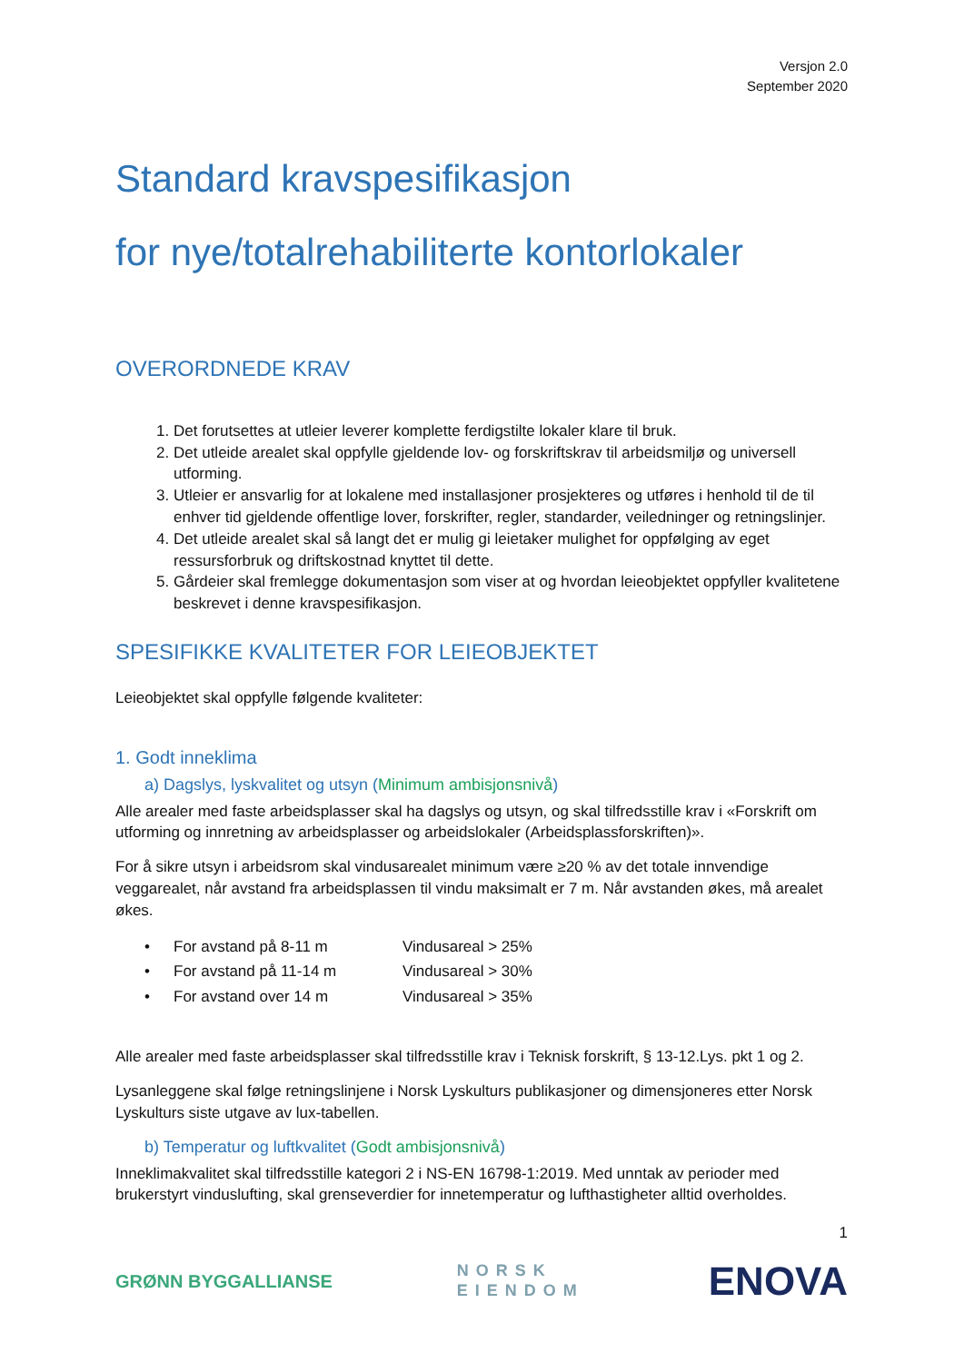Versjon 2.0
September 2020
Standard kravspesifikasjon
for nye/totalrehabiliterte kontorlokaler
OVERORDNEDE KRAV
1. Det forutsettes at utleier leverer komplette ferdigstilte lokaler klare til bruk.
2. Det utleide arealet skal oppfylle gjeldende lov- og forskriftskrav til arbeidsmiljø og universell utforming.
3. Utleier er ansvarlig for at lokalene med installasjoner prosjekteres og utføres i henhold til de til enhver tid gjeldende offentlige lover, forskrifter, regler, standarder, veiledninger og retningslinjer.
4. Det utleide arealet skal så langt det er mulig gi leietaker mulighet for oppfølging av eget ressursforbruk og driftskostnad knyttet til dette.
5. Gårdeier skal fremlegge dokumentasjon som viser at og hvordan leieobjektet oppfyller kvalitetene beskrevet i denne kravspesifikasjon.
SPESIFIKKE KVALITETER FOR LEIEOBJEKTET
Leieobjektet skal oppfylle følgende kvaliteter:
1. Godt inneklima
a) Dagslys, lyskvalitet og utsyn (Minimum ambisjonsnivå)
Alle arealer med faste arbeidsplasser skal ha dagslys og utsyn, og skal tilfredsstille krav i «Forskrift om utforming og innretning av arbeidsplasser og arbeidslokaler (Arbeidsplassforskriften)».
For å sikre utsyn i arbeidsrom skal vindusarealet minimum være ≥20 % av det totale innvendige veggarealet, når avstand fra arbeidsplassen til vindu maksimalt er 7 m. Når avstanden økes, må arealet økes.
| • | For avstand på 8-11 m | Vindusareal > 25% |
| • | For avstand på 11-14 m | Vindusareal > 30% |
| • | For avstand over 14 m | Vindusareal > 35% |
Alle arealer med faste arbeidsplasser skal tilfredsstille krav i Teknisk forskrift, § 13-12.Lys. pkt 1 og 2.
Lysanleggene skal følge retningslinjene i Norsk Lyskulturs publikasjoner og dimensjoneres etter Norsk Lyskulturs siste utgave av lux-tabellen.
b) Temperatur og luftkvalitet (Godt ambisjonsnivå)
Inneklimakvalitet skal tilfredsstille kategori 2 i NS-EN 16798-1:2019. Med unntak av perioder med brukerstyrt vinduslufting, skal grenseverdier for innetemperatur og lufthastigheter alltid overholdes.
1
GRØNN BYGGALLIANSE
NORSK
EIENDOM
ENOVA